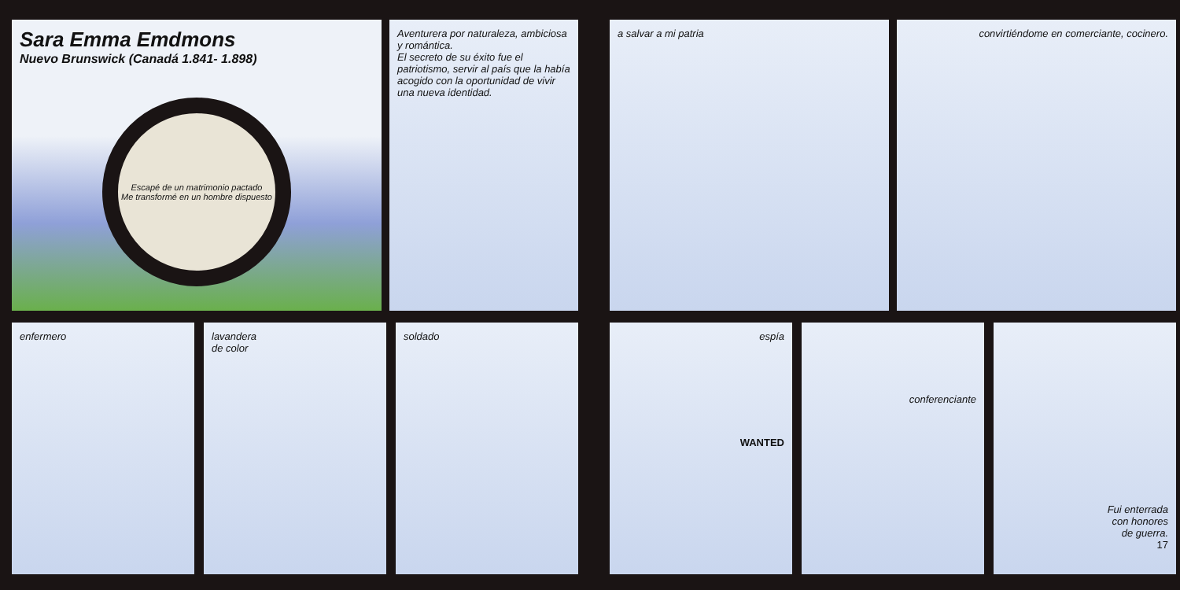Sara Emma Emdmons
Nuevo Brunswick (Canadá 1.841- 1.898)
Escapé de un matrimonio pactado
Me transformé en un hombre dispuesto
Aventurera por naturaleza, ambiciosa y romántica.
El secreto de su éxito fue el patriotismo, servir al país que la había acogido con la oportunidad de vivir una nueva identidad.
enfermero
lavandera
de color
soldado
a salvar a mi patria convirtiéndome en comerciante, cocinero.
espía
WANTED
conferenciante
Fui enterrada
con honores
de guerra.
17